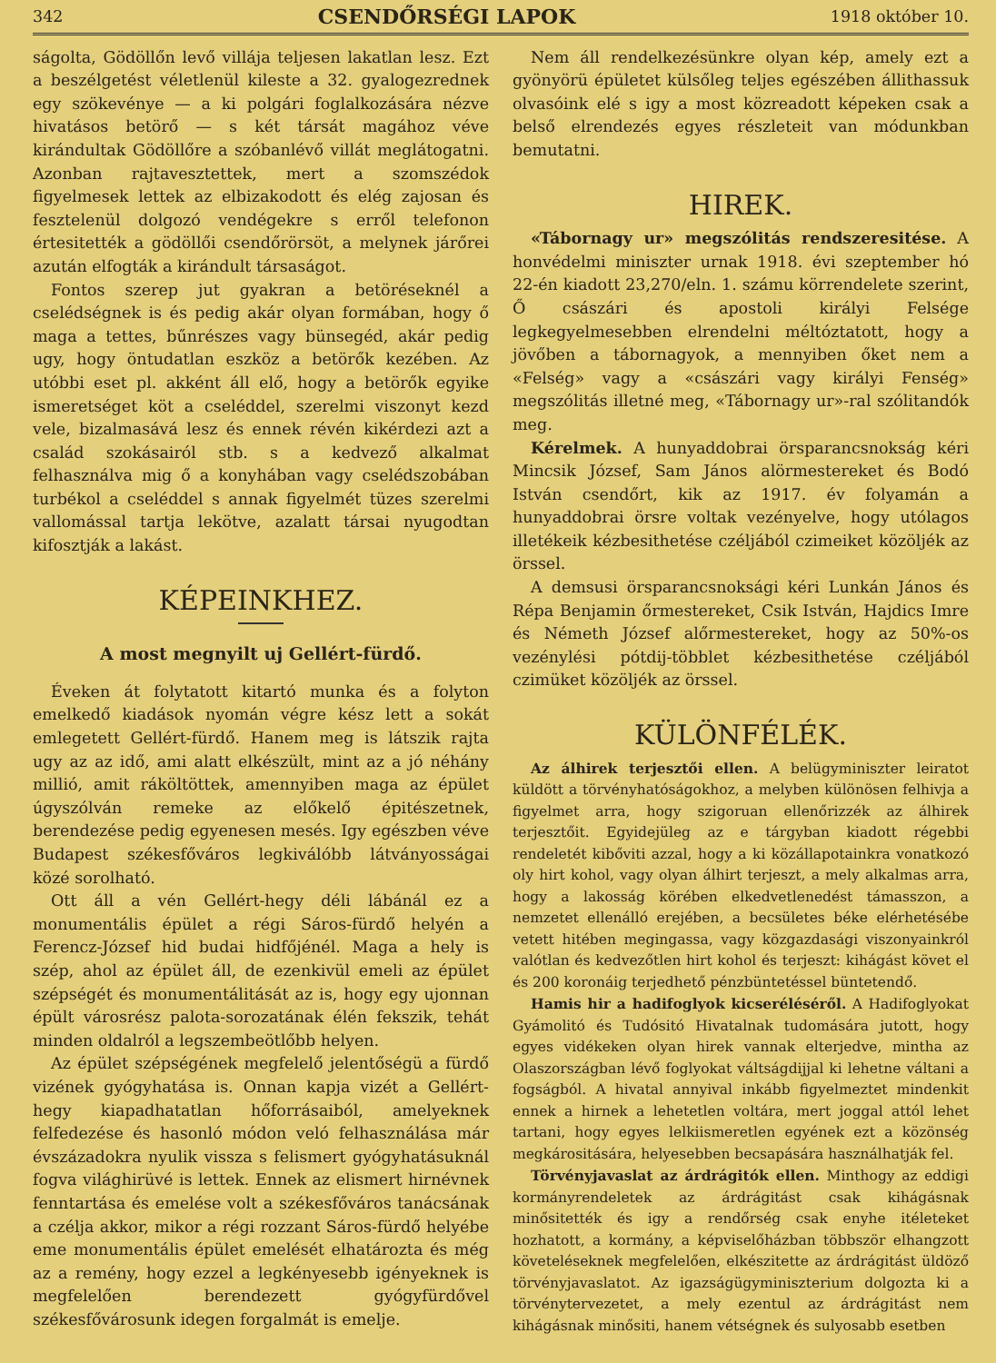342 CSENDŐRSÉGI LAPOK 1918 október 10.
ságolta, Gödöllőn levő villája teljesen lakatlan lesz. Ezt a beszélgetést véletlenül kileste a 32. gyalogezrednek egy szökevénye — a ki polgári foglalkozására nézve hivatásos betörő — s két társát magához véve kirándultak Gödöllőre a szóbanlévő villát meglátogatni. Azonban rajtavesztettek, mert a szomszédok figyelmesek lettek az elbizakodott és elég zajosan és fesztelenül dolgozó vendégekre s erről telefonon értesitették a gödöllői csendőrörsöt, a melynek járőrei azután elfogták a kirándult társaságot.
Fontos szerep jut gyakran a betöréseknél a cselédségnek is és pedig akár olyan formában, hogy ő maga a tettes, bűnrészes vagy bünsegéd, akár pedig ugy, hogy öntudatlan eszköz a betörők kezében. Az utóbbi eset pl. akként áll elő, hogy a betörők egyike ismeretséget köt a cseléddel, szerelmi viszonyt kezd vele, bizalmasává lesz és ennek révén kikérdezi azt a család szokásairól stb. s a kedvező alkalmat felhasználva mig ő a konyhában vagy cselédszobában turbékol a cseléddel s annak figyelmét tüzes szerelmi vallomással tartja lekötve, azalatt társai nyugodtan kifosztják a lakást.
KÉPEINKHEZ.
A most megnyilt uj Gellért-fürdő.
Éveken át folytatott kitartó munka és a folyton emelkedő kiadások nyomán végre kész lett a sokát emlegetett Gellért-fürdő. Hanem meg is látszik rajta ugy az az idő, ami alatt elkészült, mint az a jó néhány millió, amit ráköltöttek, amennyiben maga az épület úgyszólván remeke az előkelő épitészetnek, berendezése pedig egyenesen mesés. Igy egészben véve Budapest székesfőváros legkiválóbb látványosságai közé sorolható.
Ott áll a vén Gellért-hegy déli lábánál ez a monumentális épület a régi Sáros-fürdő helyén a Ferencz-József hid budai hidfőjénél. Maga a hely is szép, ahol az épület áll, de ezenkivül emeli az épület szépségét és monumentálitását az is, hogy egy ujonnan épült városrész palota-sorozatának élén fekszik, tehát minden oldalról a legszembeötlőbb helyen.
Az épület szépségének megfelelő jelentőségü a fürdő vizének gyógyhatása is. Onnan kapja vizét a Gellért-hegy kiapadhatatlan hőforrásaiból, amelyeknek felfedezése és hasonló módon veló felhasználása már évszázadokra nyulik vissza s felismert gyógyhatásuknál fogva világhirüvé is lettek. Ennek az elismert hirnévnek fenntartása és emelése volt a székesfőváros tanácsának a czélja akkor, mikor a régi rozzant Sáros-fürdő helyébe eme monumentális épület emelését elhatározta és még az a remény, hogy ezzel a legkényesebb igényeknek is megfelelően berendezett gyógyfürdővel székesfővárosunk idegen forgalmát is emelje.
Nem áll rendelkezésünkre olyan kép, amely ezt a gyönyörü épületet külsőleg teljes egészében állithassuk olvasóink elé s igy a most közreadott képeken csak a belső elrendezés egyes részleteit van módunkban bemutatni.
HIREK.
«Tábornagy ur» megszólitás rendszeresitése. A honvédelmi miniszter urnak 1918. évi szeptember hó 22-én kiadott 23,270/eln. 1. számu körrendelete szerint, Ő császári és apostoli királyi Felsége legkegyelmesebben elrendelni méltóztatott, hogy a jövőben a tábornagyok, a mennyiben őket nem a «Felség» vagy a «császári vagy királyi Fenség» megszólitás illetné meg, «Tábornagy ur»-ral szólitandók meg.
Kérelmek. A hunyaddobrai örsparancsnokság kéri Mincsik József, Sam János alörmestereket és Bodó István csendőrt, kik az 1917. év folyamán a hunyaddobrai örsre voltak vezényelve, hogy utólagos illetékeik kézbesithetése czéljából czimeiket közöljék az örssel.
A demsusi örsparancsnoksági kéri Lunkán János és Répa Benjamin őrmestereket, Csik István, Hajdics Imre és Németh József alőrmestereket, hogy az 50%-os vezénylési pótdij-többlet kézbesithetése czéljából czimüket közöljék az örssel.
KÜLÖNFÉLÉK.
Az álhirek terjesztői ellen. A belügyminiszter leiratot küldött a törvényhatóságokhoz, a melyben különösen felhivja a figyelmet arra, hogy szigoruan ellenőrizzék az álhirek terjesztőit. Egyidejüleg az e tárgyban kiadott régebbi rendeletét kibőviti azzal, hogy a ki közállapotainkra vonatkozó oly hirt kohol, vagy olyan álhirt terjeszt, a mely alkalmas arra, hogy a lakosság körében elkedvetlenedést támasszon, a nemzetet ellenálló erejében, a becsületes béke elérhetésébe vetett hitében megingassa, vagy közgazdasági viszonyainkról valótlan és kedvezőtlen hirt kohol és terjeszt: kihágást követ el és 200 koronáig terjedhető pénzbüntetéssel büntetendő.
Hamis hir a hadifoglyok kicseréléséről. A Hadifoglyokat Gyámolitó és Tudósitó Hivatalnak tudomására jutott, hogy egyes vidékeken olyan hirek vannak elterjedve, mintha az Olaszországban lévő foglyokat váltságdijjal ki lehetne váltani a fogságból. A hivatal annyival inkább figyelmeztet mindenkit ennek a hirnek a lehetetlen voltára, mert joggal attól lehet tartani, hogy egyes lelkiismeretlen egyének ezt a közönség megkárositására, helyesebben becsapására használhatják fel.
Törvényjavaslat az árdrágitók ellen. Minthogy az eddigi kormányrendeletek az árdrágitást csak kihágásnak minősitették és igy a rendőrség csak enyhe itéleteket hozhatott, a kormány, a képviselőházban többször elhangzott követeléseknek megfelelően, elkészitette az árdrágitást üldöző törvényjavaslatot. Az igazságügyminiszterium dolgozta ki a törvénytervezetet, a mely ezentul az árdrágitást nem kihágásnak minősiti, hanem vétségnek és sulyosabb esetben